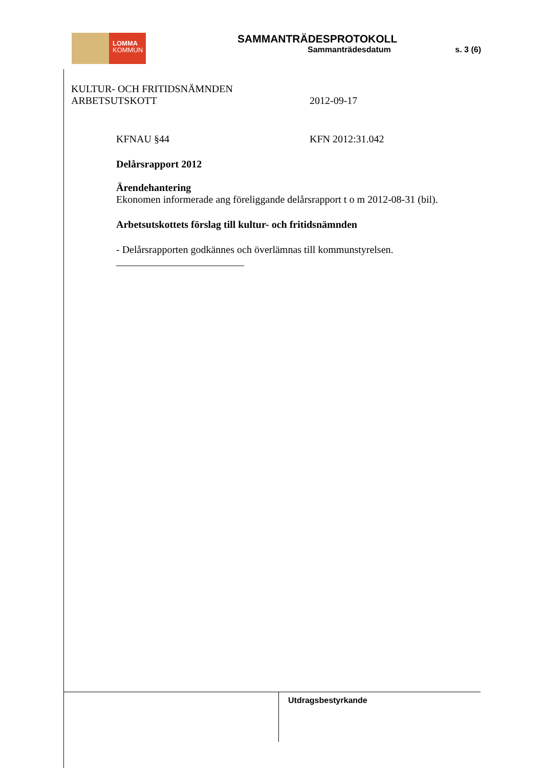LOMMA
KOMMUN
SAMMANTRÄDESPROTOKOLL
Sammanträdesdatum s. 3 (6)
KULTUR- OCH FRITIDSNÄMNDEN
ARBETSUTSKOTT 2012-09-17
KFNAU §44 KFN 2012:31.042
Delårsrapport 2012
Ärendehantering
Ekonomen informerade ang föreliggande delårsrapport t o m 2012-08-31 (bil).
Arbetsutskottets förslag till kultur- och fritidsnämnden
- Delårsrapporten godkännes och överlämnas till kommunstyrelsen.
_________________________
Utdragsbestyrkande